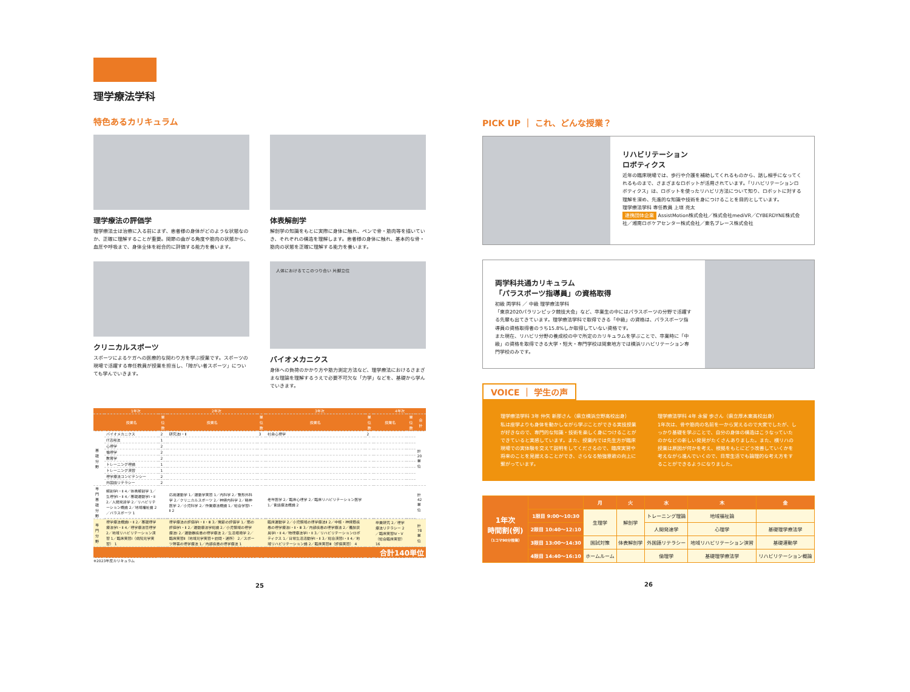理学療法学科
特色あるカリキュラム
理学療法の評価学
理学療法士は治療に入る前にまず、患者様の身体がどのような状態なのか、正確に理解することが重要。関節の曲がる角度や筋肉の状態から、血圧や呼吸まで、身体全体を総合的に評価する能力を養います。
体表解剖学
解剖学の知識をもとに実際に身体に触れ、ペンで骨・筋肉等を描いていき、それぞれの構造を理解します。患者様の身体に触れ、基本的な骨・筋肉の状態を正確に理解する能力を養います。
クリニカルスポーツ
スポーツによるケガへの医療的な関わり方を学ぶ授業です。スポーツの現場で活躍する専任教員が授業を担当し、「障がい者スポーツ」についても学んでいきます。
人体におけるてこのつり合い 片脚立位
バイオメカニクス
身体への負荷のかかり方や筋力測定方法など、理学療法におけるさまざまな理論を理解するうえで必要不可欠な「力学」などを、基礎から学んでいきます。
| | 1年次 | | 2年次 | | 3年次 | | 4年次 | | |
| --- | --- | --- | --- | --- | --- | --- | --- | --- | --- |
| | 授業名 | 単位数 | 授業名 | 単位数 | 授業名 | 単位数 | 授業名 | 単位数 | 合計 |
| 基礎分野 | バイオメカニクス | 2 | 研究法Ⅰ・Ⅱ | 3 | 社会心理学 | 2 | | | 計20単位 |
| | IT活用法 | 1 | | | | | | | |
| | 心理学 | 2 | | | | | | | |
| | 倫理学 | 2 | | | | | | | |
| | 教育学 | 2 | | | | | | | |
| | トレーニング理論 | 1 | | | | | | | |
| | トレーニング演習 | 1 | | | | | | | |
| | 理学療法コンピテンシー | 2 | | | | | | | |
| | 外国語リテラシー | 2 | | | | | | | |
| 専門基礎分野 | 解剖学Ⅰ・Ⅱ 4／体表解剖学 1／生理学Ⅰ・Ⅱ 4／基礎運動学Ⅰ・Ⅱ 2／人間発達学 2／リハビリテーション概論 2／地域福祉論 2／パラスポーツ 1 | | 応用運動学 1／運動学実習 1／内科学 2／整形外科学 2／クリニカルスポーツ 2／神経内科学 2／精神医学 2／小児科学 2／作業療法概論 1／総合学習Ⅰ・Ⅱ 2 | | 老年医学 2／臨床心理学 2／臨床リハビリテーション医学 1／言語療法概論 2 | | | | 計42単位 |
| 専門分野 | 理学療法概論Ⅰ・Ⅱ 2／基礎理学療法学Ⅰ・Ⅱ 4／理学療法管理学 2／地域リハビリテーション演習 1／臨床実習Ⅰ（病院見学実習） 1 | | 理学療法の評価学Ⅰ・Ⅱ・Ⅲ 3／関節の評価学 1／筋の評価学Ⅰ・Ⅱ 2／運動療法学総論 2／小児領域の理学療法Ⅰ 2／運動器疾患の理学療法 2／生活環境学 2／臨床実習Ⅱ（地域見学実習＋訪問・通所） 2／スポーツ障害の理学療法 1／内部疾患の理学療法 1 | | 臨床運動学 2／小児領域の理学療法Ⅱ 2／中枢・神経筋疾患の理学療法Ⅰ・Ⅱ・Ⅲ 3／内部疾患の理学療法 2／義肢装具学Ⅰ・Ⅱ 4／物理療法学Ⅰ・Ⅱ 3／リハビリテーションロボティクス 1／日常生活活動学Ⅰ・Ⅱ 3／総合演習Ⅰ・Ⅱ 4／地域リハビリテーション論 2／臨床実習Ⅲ（評価実習） 4 | | 卒業研究 2／理学療法リテラシー 2／臨床実習Ⅳ・Ⅴ（総合臨床実習） 16 | | 計78単位 |
| 合計140単位 | | | | | | | | | |
※2023年度カリキュラム
25
PICK UP ｜ これ、どんな授業？
リハビリテーション
ロボティクス
近年の臨床現場では、歩行や介護を補助してくれるものから、話し相手になってくれるものまで、さまざまなロボットが活用されています。「リハビリテーションロボティクス」は、ロボットを使ったリハビリ方法について知り、ロボットに対する理解を深め、先進的な知識や技術を身につけることを目的としています。
理学療法学科 専任教員 上垣 亮太
連携団体企業 AssistMotion株式会社／株式会社mediVR／CYBERDYNE株式会社／湘南ロボケアセンター株式会社／東名ブレース株式会社
両学科共通カリキュラム
「パラスポーツ指導員」の資格取得
初級 両学科 ／ 中級 理学療法学科
「東京2020パラリンピック競技大会」など、卒業生の中にはパラスポーツの分野で活躍する先輩も出てきています。理学療法学科で取得できる「中級」の資格は、パラスポーツ指導員の資格取得者のうち15.8%しか取得していない資格です。
また現在、リハビリ分野の養成校の中で所定のカリキュラムを学ぶことで、卒業時に「中級」の資格を取得できる大学・短大・専門学校は関東地方では横浜リハビリテーション専門学校のみです。
VOICE ｜ 学生の声
理学療法学科 3年 仲矢 新那さん（県立横浜立野高校出身）
私は座学よりも身体を動かしながら学ぶことができる実技授業が好きなので、専門的な知識・技術を楽しく身につけることができていると実感しています。また、授業内では先生方が臨床現場での実体験を交えて説明をしてくださるので、臨床実習や将来のことを見据えることができ、さらなる勉強意欲の向上に繋がっています。
理学療法学科 4年 永留 歩さん（県立厚木東高校出身）
1年次は、骨や筋肉の名前を一から覚えるので大変でしたが、しっかり基礎を学ぶことで、自分の身体の構造はこうなっていたのかなどの新しい発見がたくさんありました。また、横リハの授業は原因が何かを考え、根拠をもとにどう改善していくかを考えながら進んでいくので、日常生活でも論理的な考え方をすることができるようになりました。
| 1年次 時間割(例) （1コマ90分授業） | | 月 | 火 | 水 | 木 | 金 |
| --- | --- | --- | --- | --- | --- | --- |
| | 1限目 9:00〜10:30 | 生理学 | 解剖学 | トレーニング理論 | 地域福祉論 | |
| | 2限目 10:40〜12:10 | | | 人間発達学 | 心理学 | 基礎理学療法学 |
| | 3限目 13:00〜14:30 | 国試対策 | 体表解剖学 | 外国語リテラシー | 地域リハビリテーション演習 | 基礎運動学 |
| | 4限目 14:40〜16:10 | ホームルーム | | 倫理学 | 基礎理学療法学 | リハビリテーション概論 |
26